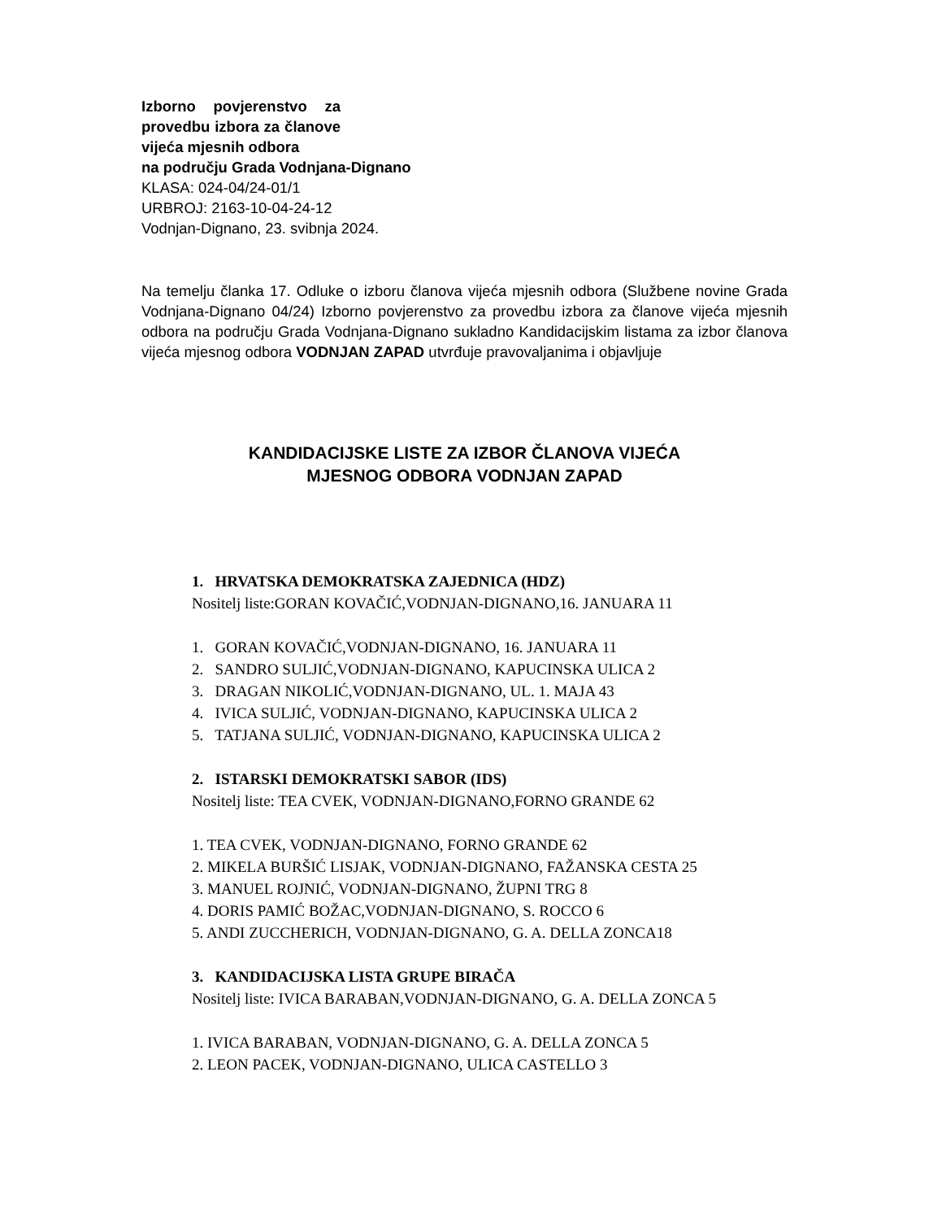Izborno povjerenstvo za provedbu izbora za članove vijeća mjesnih odbora
na području Grada Vodnjana-Dignano
KLASA: 024-04/24-01/1
URBROJ: 2163-10-04-24-12
Vodnjan-Dignano, 23. svibnja 2024.
Na temelju članka 17. Odluke o izboru članova vijeća mjesnih odbora (Službene novine Grada Vodnjana-Dignano 04/24) Izborno povjerenstvo za provedbu izbora za članove vijeća mjesnih odbora na području Grada Vodnjana-Dignano sukladno Kandidacijskim listama za izbor članova vijeća mjesnog odbora VODNJAN ZAPAD utvrđuje pravovaljanima i objavljuje
KANDIDACIJSKE LISTE ZA IZBOR ČLANOVA VIJEĆA
MJESNOG ODBORA VODNJAN ZAPAD
1. HRVATSKA DEMOKRATSKA ZAJEDNICA (HDZ)
Nositelj liste:GORAN KOVAČIĆ,VODNJAN-DIGNANO,16. JANUARA 11
1. GORAN KOVAČIĆ,VODNJAN-DIGNANO, 16. JANUARA 11
2. SANDRO SULJIĆ,VODNJAN-DIGNANO, KAPUCINSKA ULICA 2
3. DRAGAN NIKOLIĆ,VODNJAN-DIGNANO, UL. 1. MAJA 43
4. IVICA SULJIĆ, VODNJAN-DIGNANO, KAPUCINSKA ULICA 2
5. TATJANA SULJIĆ, VODNJAN-DIGNANO, KAPUCINSKA ULICA 2
2. ISTARSKI DEMOKRATSKI SABOR (IDS)
Nositelj liste: TEA CVEK, VODNJAN-DIGNANO,FORNO GRANDE 62
1. TEA CVEK, VODNJAN-DIGNANO, FORNO GRANDE 62
2. MIKELA BURŠIĆ LISJAK, VODNJAN-DIGNANO, FAŽANSKA CESTA 25
3. MANUEL ROJNIĆ, VODNJAN-DIGNANO, ŽUPNI TRG 8
4. DORIS PAMIĆ BOŽAC,VODNJAN-DIGNANO, S. ROCCO 6
5. ANDI ZUCCHERICH, VODNJAN-DIGNANO, G. A. DELLA ZONCA18
3. KANDIDACIJSKA LISTA GRUPE BIRAČA
Nositelj liste: IVICA BARABAN,VODNJAN-DIGNANO, G. A. DELLA ZONCA 5
1. IVICA BARABAN, VODNJAN-DIGNANO, G. A. DELLA ZONCA 5
2. LEON PACEK, VODNJAN-DIGNANO, ULICA CASTELLO 3